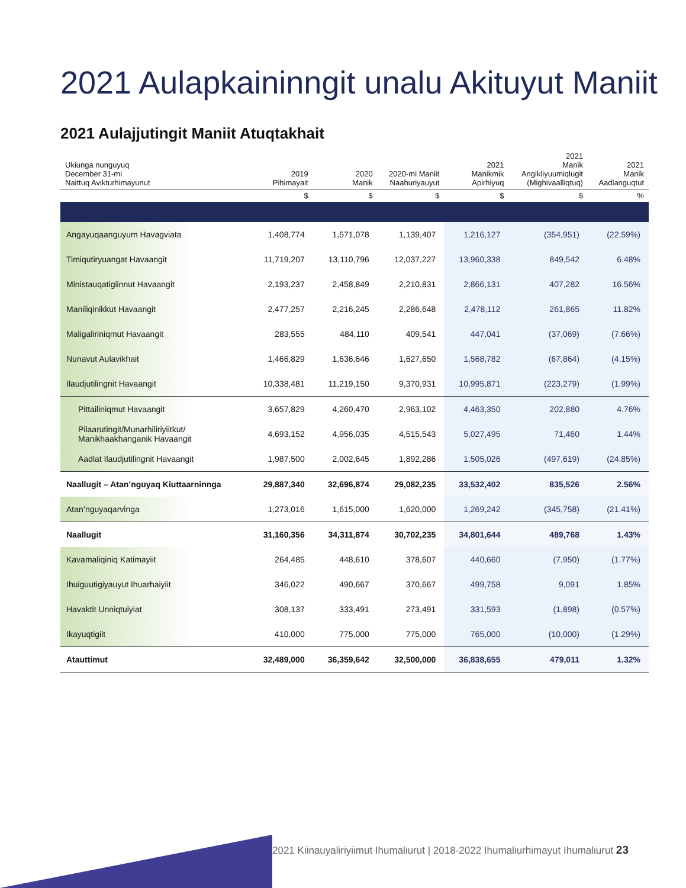2021 Aulapkaininngit unalu Akituyut Maniit
2021 Aulajjutingit Maniit Atuqtakhait
| Ukiunga nunguyuq December 31-mi Naittuq Avikturhimayunut | 2019 Pihimayait | 2020 Manik | 2020-mi Maniit Naahuriyauyut | 2021 Manikmik Apirhiyuq | 2021 Manik Angikliyuumiqlugit (Mighivaalliqtuq) | 2021 Manik Aadlanguqtut |
| --- | --- | --- | --- | --- | --- | --- |
| | $ | $ | $ | $ | $ | % |
| Angayuqaanguyum Havagviata | 1,408,774 | 1,571,078 | 1,139,407 | 1,216,127 | (354,951) | (22.59%) |
| Timiqutiryuangat Havaangit | 11,719,207 | 13,110,796 | 12,037,227 | 13,960,338 | 849,542 | 6.48% |
| Ministauqatigiinnut Havaangit | 2,193,237 | 2,458,849 | 2,210,831 | 2,866,131 | 407,282 | 16.56% |
| Maniliqinikkut Havaangit | 2,477,257 | 2,216,245 | 2,286,648 | 2,478,112 | 261,865 | 11.82% |
| Maligaliriniqmut Havaangit | 283,555 | 484,110 | 409,541 | 447,041 | (37,069) | (7.66%) |
| Nunavut Aulavikhait | 1,466,829 | 1,636,646 | 1,627,650 | 1,568,782 | (67,864) | (4.15%) |
| Ilaudjutilingnit Havaangit | 10,338,481 | 11,219,150 | 9,370,931 | 10,995,871 | (223,279) | (1.99%) |
| Pittailiniqmut Havaangit | 3,657,829 | 4,260,470 | 2,963,102 | 4,463,350 | 202,880 | 4.76% |
| Pilaarutingit/Munarhiliriyiitkut/ Manikhaakhanganik Havaangit | 4,693,152 | 4,956,035 | 4,515,543 | 5,027,495 | 71,460 | 1.44% |
| Aadlat Ilaudjutilingnit Havaangit | 1,987,500 | 2,002,645 | 1,892,286 | 1,505,026 | (497,619) | (24.85%) |
| Naallugit – Atan’nguyaq Kiuttaarninnga | 29,887,340 | 32,696,874 | 29,082,235 | 33,532,402 | 835,526 | 2.56% |
| Atan’nguyaqarvinga | 1,273,016 | 1,615,000 | 1,620,000 | 1,269,242 | (345,758) | (21.41%) |
| Naallugit | 31,160,356 | 34,311,874 | 30,702,235 | 34,801,644 | 489,768 | 1.43% |
| Kavamaliqiniq Katimayiit | 264,485 | 448,610 | 378,607 | 440,660 | (7,950) | (1.77%) |
| Ihuiguutigiyauyut Ihuarhaiyiit | 346,022 | 490,667 | 370,667 | 499,758 | 9,091 | 1.85% |
| Havaktit Unniqtuiyiat | 308,137 | 333,491 | 273,491 | 331,593 | (1,898) | (0.57%) |
| Ikayuqtigiit | 410,000 | 775,000 | 775,000 | 765,000 | (10,000) | (1.29%) |
| Atauttimut | 32,489,000 | 36,359,642 | 32,500,000 | 36,838,655 | 479,011 | 1.32% |
2021 Kiinauyaliriyiimut Ihumaliurut | 2018-2022 Ihumaliurhimayut Ihumaliurut 23